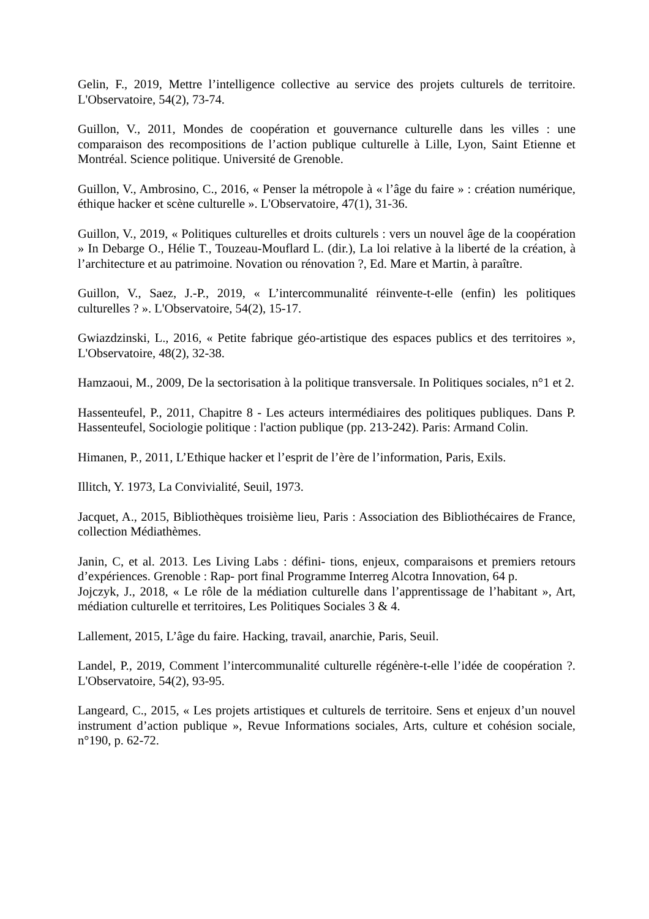Gelin, F., 2019, Mettre l’intelligence collective au service des projets culturels de territoire. L'Observatoire, 54(2), 73-74.
Guillon, V., 2011, Mondes de coopération et gouvernance culturelle dans les villes : une comparaison des recompositions de l’action publique culturelle à Lille, Lyon, Saint Etienne et Montréal. Science politique. Université de Grenoble.
Guillon, V., Ambrosino, C., 2016, « Penser la métropole à « l’âge du faire » : création numérique, éthique hacker et scène culturelle ». L'Observatoire, 47(1), 31-36.
Guillon, V., 2019, « Politiques culturelles et droits culturels : vers un nouvel âge de la coopération » In Debarge O., Hélie T., Touzeau-Mouflard L. (dir.), La loi relative à la liberté de la création, à l’architecture et au patrimoine. Novation ou rénovation ?, Ed. Mare et Martin, à paraître.
Guillon, V., Saez, J.-P., 2019, « L’intercommunalité réinvente-t-elle (enfin) les politiques culturelles ? ». L'Observatoire, 54(2), 15-17.
Gwiazdzinski, L., 2016, « Petite fabrique géo-artistique des espaces publics et des territoires », L'Observatoire, 48(2), 32-38.
Hamzaoui, M., 2009, De la sectorisation à la politique transversale. In Politiques sociales, n°1 et 2.
Hassenteufel, P., 2011, Chapitre 8 - Les acteurs intermédiaires des politiques publiques. Dans P. Hassenteufel, Sociologie politique : l'action publique (pp. 213-242). Paris: Armand Colin.
Himanen, P., 2011, L’Ethique hacker et l’esprit de l’ère de l’information, Paris, Exils.
Illitch, Y. 1973, La Convivialité, Seuil, 1973.
Jacquet, A., 2015, Bibliothèques troisième lieu, Paris : Association des Bibliothécaires de France, collection Médiathèmes.
Janin, C, et al. 2013. Les Living Labs : défini- tions, enjeux, comparaisons et premiers retours d’expériences. Grenoble : Rap- port final Programme Interreg Alcotra Innovation, 64 p.
Jojczyk, J., 2018, « Le rôle de la médiation culturelle dans l’apprentissage de l’habitant », Art, médiation culturelle et territoires, Les Politiques Sociales 3 & 4.
Lallement, 2015, L’âge du faire. Hacking, travail, anarchie, Paris, Seuil.
Landel, P., 2019, Comment l’intercommunalité culturelle régénère-t-elle l’idée de coopération ?. L'Observatoire, 54(2), 93-95.
Langeard, C., 2015, « Les projets artistiques et culturels de territoire. Sens et enjeux d’un nouvel instrument d’action publique », Revue Informations sociales, Arts, culture et cohésion sociale, n°190, p. 62-72.